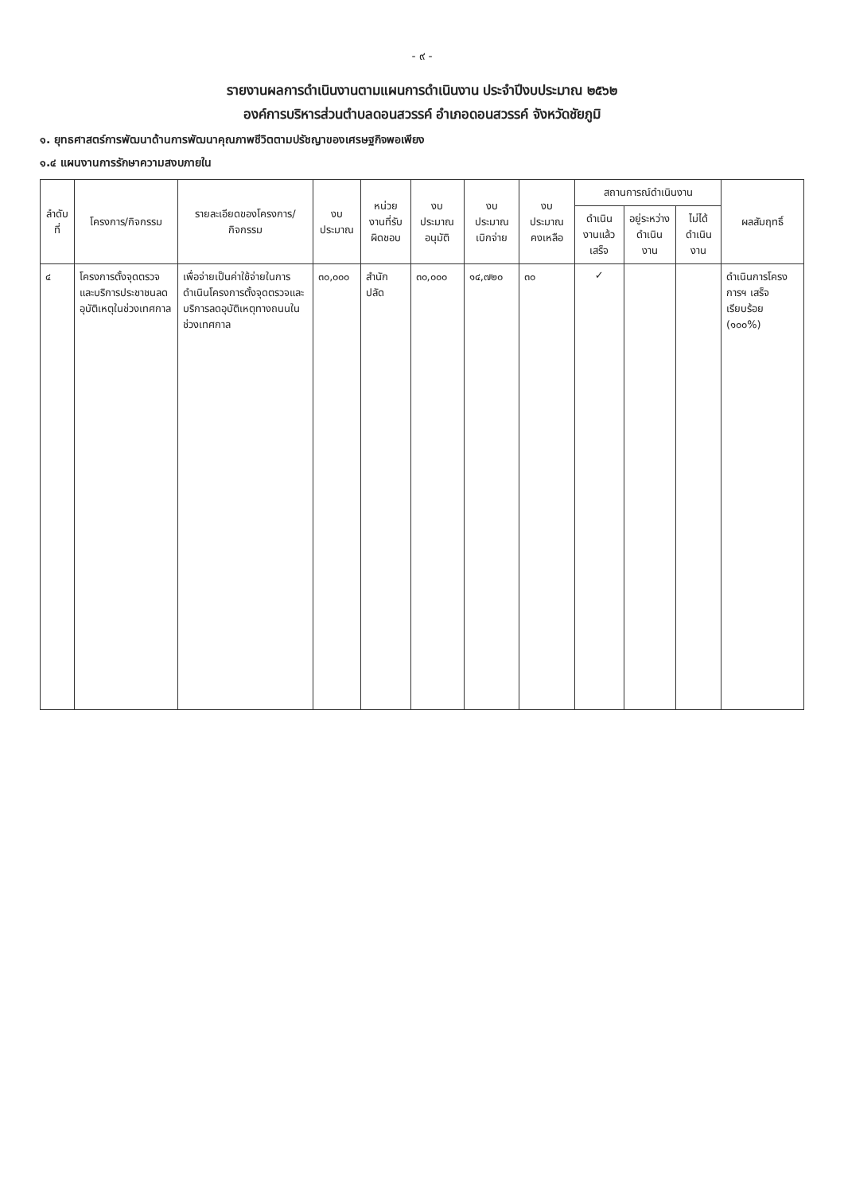- ๙ -
รายงานผลการดำเนินงานตามแผนการดำเนินงาน ประจำปีงบประมาณ ๒๕๖๒
องค์การบริหารส่วนตำบลดอนสวรรค์ อำเภอดอนสวรรค์ จังหวัดชัยภูมิ
๑. ยุทธศาสตร์การพัฒนาด้านการพัฒนาคุณภาพชีวิตตามปรัชญาของเศรษฐกิจพอเพียง
๑.๔ แผนงานการรักษาความสงบภายใน
| ลำดับที่ | โครงการ/กิจกรรม | รายละเอียดของโครงการ/กิจกรรม | งบประมาณ | หน่วยงานที่รับผิดชอบ | งบประมาณอนุมัติ | งบประมาณเบิกจ่าย | งบประมาณคงเหลือ | สถานการณ์ดำเนินงาน | | | ผลสัมฤทธิ์ |
| --- | --- | --- | --- | --- | --- | --- | --- | --- | --- | --- | --- |
| | | | | | | | | ดำเนินงานแล้วเสร็จ | อยู่ระหว่างดำเนินงาน | ไม่ได้ดำเนินงาน | |
| ๔ | โครงการตั้งจุดตรวจและบริการประชาชนลดอุบัติเหตุในช่วงเทศกาล | เพื่อจ่ายเป็นค่าใช้จ่ายในการดำเนินโครงการตั้งจุดตรวจและบริการลดอุบัติเหตุทางถนนในช่วงเทศกาล | ๓๐,๐๐๐ | สำนักปลัด | ๓๐,๐๐๐ | ๑๔,๗๒๐ | ๓๐ | ✓ | | | ดำเนินการโครงการฯ เสร็จเรียบร้อย (๑๐๐%) |